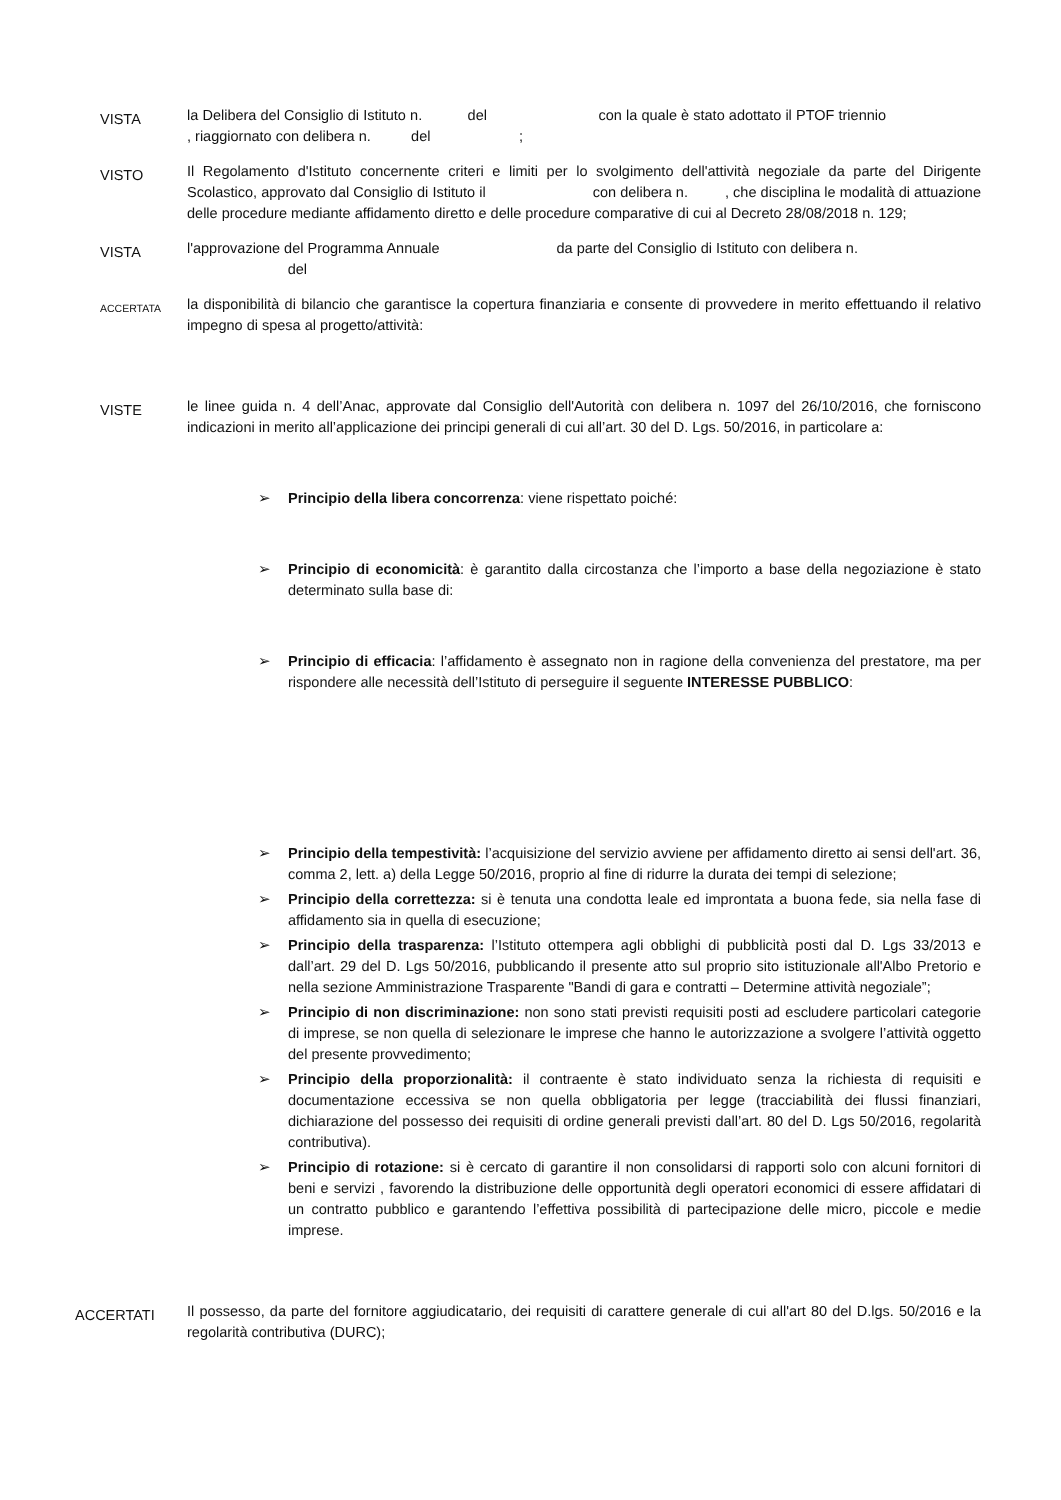VISTA
la Delibera del Consiglio di Istituto n. del con la quale è stato adottato il PTOF triennio , riaggiornato con delibera n. del ;
VISTO
Il Regolamento d'Istituto concernente criteri e limiti per lo svolgimento dell'attività negoziale da parte del Dirigente Scolastico, approvato dal Consiglio di Istituto il con delibera n. , che disciplina le modalità di attuazione delle procedure mediante affidamento diretto e delle procedure comparative di cui al Decreto 28/08/2018 n. 129;
VISTA
l'approvazione del Programma Annuale da parte del Consiglio di Istituto con delibera n.
del
ACCERTATA
la disponibilità di bilancio che garantisce la copertura finanziaria e consente di provvedere in merito effettuando il relativo impegno di spesa al progetto/attività:
VISTE
le linee guida n. 4 dell’Anac, approvate dal Consiglio dell'Autorità con delibera n. 1097 del 26/10/2016, che forniscono indicazioni in merito all’applicazione dei principi generali di cui all’art. 30 del D. Lgs. 50/2016, in particolare a:
➢ Principio della libera concorrenza: viene rispettato poiché:
➢ Principio di economicità: è garantito dalla circostanza che l’importo a base della negoziazione è stato determinato sulla base di:
➢ Principio di efficacia: l’affidamento è assegnato non in ragione della convenienza del prestatore, ma per rispondere alle necessità dell’Istituto di perseguire il seguente INTERESSE PUBBLICO:
➢ Principio della tempestività: l’acquisizione del servizio avviene per affidamento diretto ai sensi dell'art. 36, comma 2, lett. a) della Legge 50/2016, proprio al fine di ridurre la durata dei tempi di selezione;
➢ Principio della correttezza: si è tenuta una condotta leale ed improntata a buona fede, sia nella fase di affidamento sia in quella di esecuzione;
➢ Principio della trasparenza: l’Istituto ottempera agli obblighi di pubblicità posti dal D. Lgs 33/2013 e dall’art. 29 del D. Lgs 50/2016, pubblicando il presente atto sul proprio sito istituzionale all'Albo Pretorio e nella sezione Amministrazione Trasparente "Bandi di gara e contratti – Determine attività negoziale”;
➢ Principio di non discriminazione: non sono stati previsti requisiti posti ad escludere particolari categorie di imprese, se non quella di selezionare le imprese che hanno le autorizzazione a svolgere l’attività oggetto del presente provvedimento;
➢ Principio della proporzionalità: il contraente è stato individuato senza la richiesta di requisiti e documentazione eccessiva se non quella obbligatoria per legge (tracciabilità dei flussi finanziari, dichiarazione del possesso dei requisiti di ordine generali previsti dall’art. 80 del D. Lgs 50/2016, regolarità contributiva).
➢ Principio di rotazione: si è cercato di garantire il non consolidarsi di rapporti solo con alcuni fornitori di beni e servizi , favorendo la distribuzione delle opportunità degli operatori economici di essere affidatari di un contratto pubblico e garantendo l’effettiva possibilità di partecipazione delle micro, piccole e medie imprese.
ACCERTATI
Il possesso, da parte del fornitore aggiudicatario, dei requisiti di carattere generale di cui all'art 80 del D.lgs. 50/2016 e la regolarità contributiva (DURC);